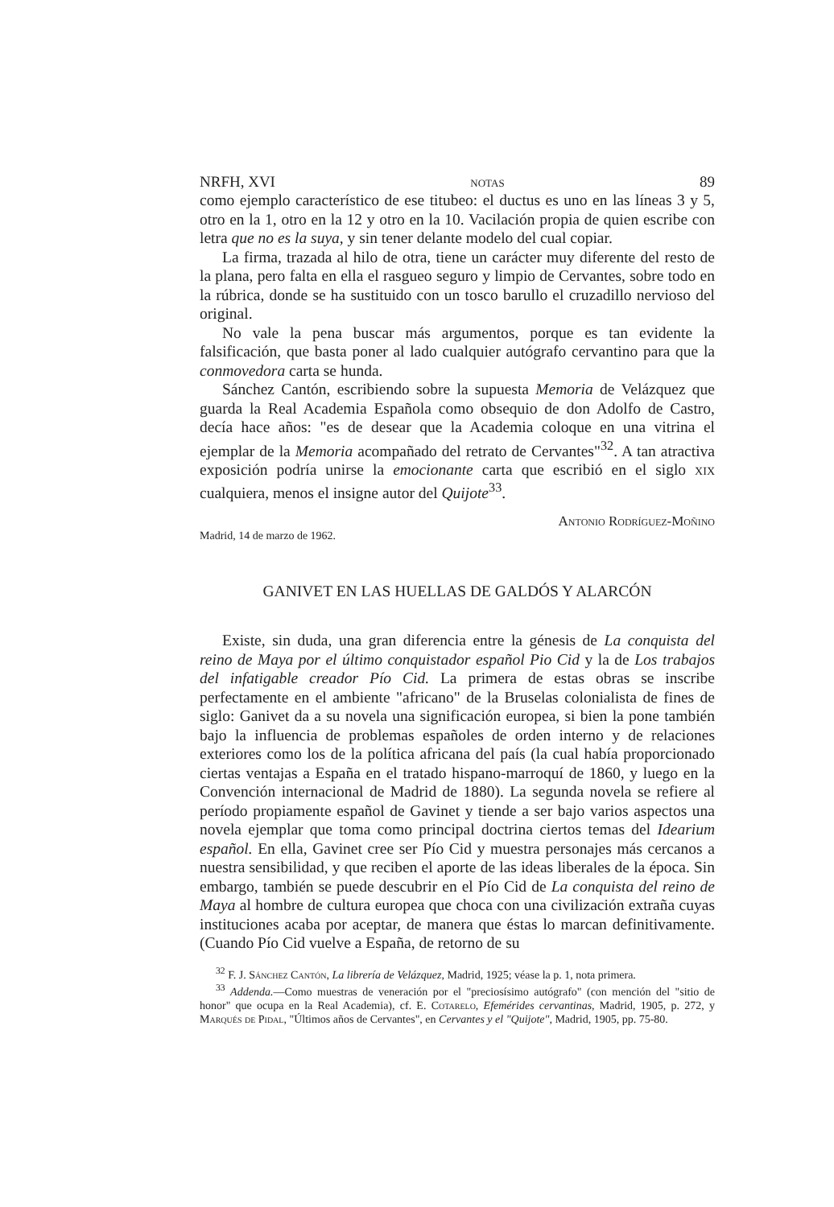NRFH, XVI notas 89
como ejemplo característico de ese titubeo: el ductus es uno en las líneas 3 y 5, otro en la 1, otro en la 12 y otro en la 10. Vacilación propia de quien escribe con letra que no es la suya, y sin tener delante modelo del cual copiar.
La firma, trazada al hilo de otra, tiene un carácter muy diferente del resto de la plana, pero falta en ella el rasgueo seguro y limpio de Cervantes, sobre todo en la rúbrica, donde se ha sustituido con un tosco barullo el cruzadillo nervioso del original.
No vale la pena buscar más argumentos, porque es tan evidente la falsificación, que basta poner al lado cualquier autógrafo cervantino para que la conmovedora carta se hunda.
Sánchez Cantón, escribiendo sobre la supuesta Memoria de Velázquez que guarda la Real Academia Española como obsequio de don Adolfo de Castro, decía hace años: "es de desear que la Academia coloque en una vitrina el ejemplar de la Memoria acompañado del retrato de Cervantes"<sup>32</sup>. A tan atractiva exposición podría unirse la emocionante carta que escribió en el siglo xix cualquiera, menos el insigne autor del Quijote<sup>33</sup>.
Antonio Rodríguez-Moñino
Madrid, 14 de marzo de 1962.
GANIVET EN LAS HUELLAS DE GALDÓS Y ALARCÓN
Existe, sin duda, una gran diferencia entre la génesis de La conquista del reino de Maya por el último conquistador español Pio Cid y la de Los trabajos del infatigable creador Pío Cid. La primera de estas obras se inscribe perfectamente en el ambiente "africano" de la Bruselas colonialista de fines de siglo: Ganivet da a su novela una significación europea, si bien la pone también bajo la influencia de problemas españoles de orden interno y de relaciones exteriores como los de la política africana del país (la cual había proporcionado ciertas ventajas a España en el tratado hispano-marroquí de 1860, y luego en la Convención internacional de Madrid de 1880). La segunda novela se refiere al período propiamente español de Gavinet y tiende a ser bajo varios aspectos una novela ejemplar que toma como principal doctrina ciertos temas del Idearium español. En ella, Gavinet cree ser Pío Cid y muestra personajes más cercanos a nuestra sensibilidad, y que reciben el aporte de las ideas liberales de la época. Sin embargo, también se puede descubrir en el Pío Cid de La conquista del reino de Maya al hombre de cultura europea que choca con una civilización extraña cuyas instituciones acaba por aceptar, de manera que éstas lo marcan definitivamente. (Cuando Pío Cid vuelve a España, de retorno de su
<sup>32</sup> F. J. Sánchez Cantón, La librería de Velázquez, Madrid, 1925; véase la p. 1, nota primera.
<sup>33</sup> Addenda.—Como muestras de veneración por el "preciosísimo autógrafo" (con mención del "sitio de honor" que ocupa en la Real Academia), cf. E. Cotarelo, Efemérides cervantinas, Madrid, 1905, p. 272, y Marqués de Pidal, "Últimos años de Cervantes", en Cervantes y el "Quijote", Madrid, 1905, pp. 75-80.